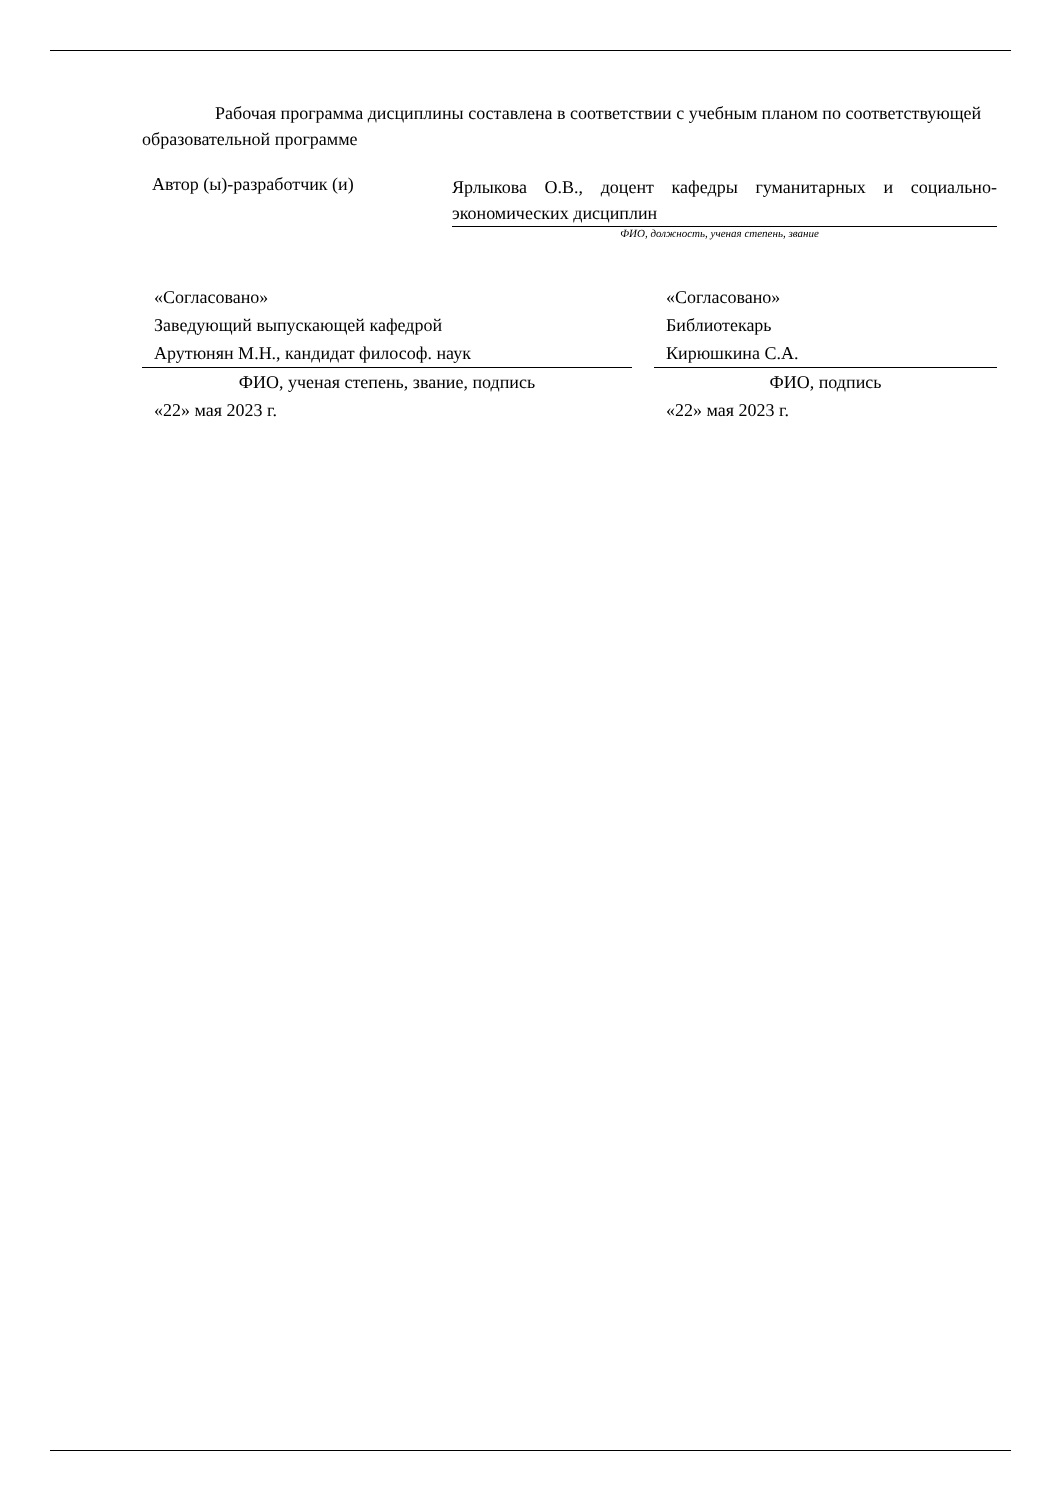Рабочая программа дисциплины составлена в соответствии с учебным планом по соответствующей образовательной программе
Автор (ы)-разработчик (и)
Ярлыкова О.В., доцент кафедры гуманитарных и социально-экономических дисциплин
ФИО, должность, ученая степень, звание
«Согласовано»
Заведующий выпускающей кафедрой
Арутюнян М.Н., кандидат философ. наук
ФИО, ученая степень, звание, подпись
«22» мая 2023 г.
«Согласовано»
Библиотекарь
Кирюшкина С.А.
ФИО, подпись
«22» мая 2023 г.